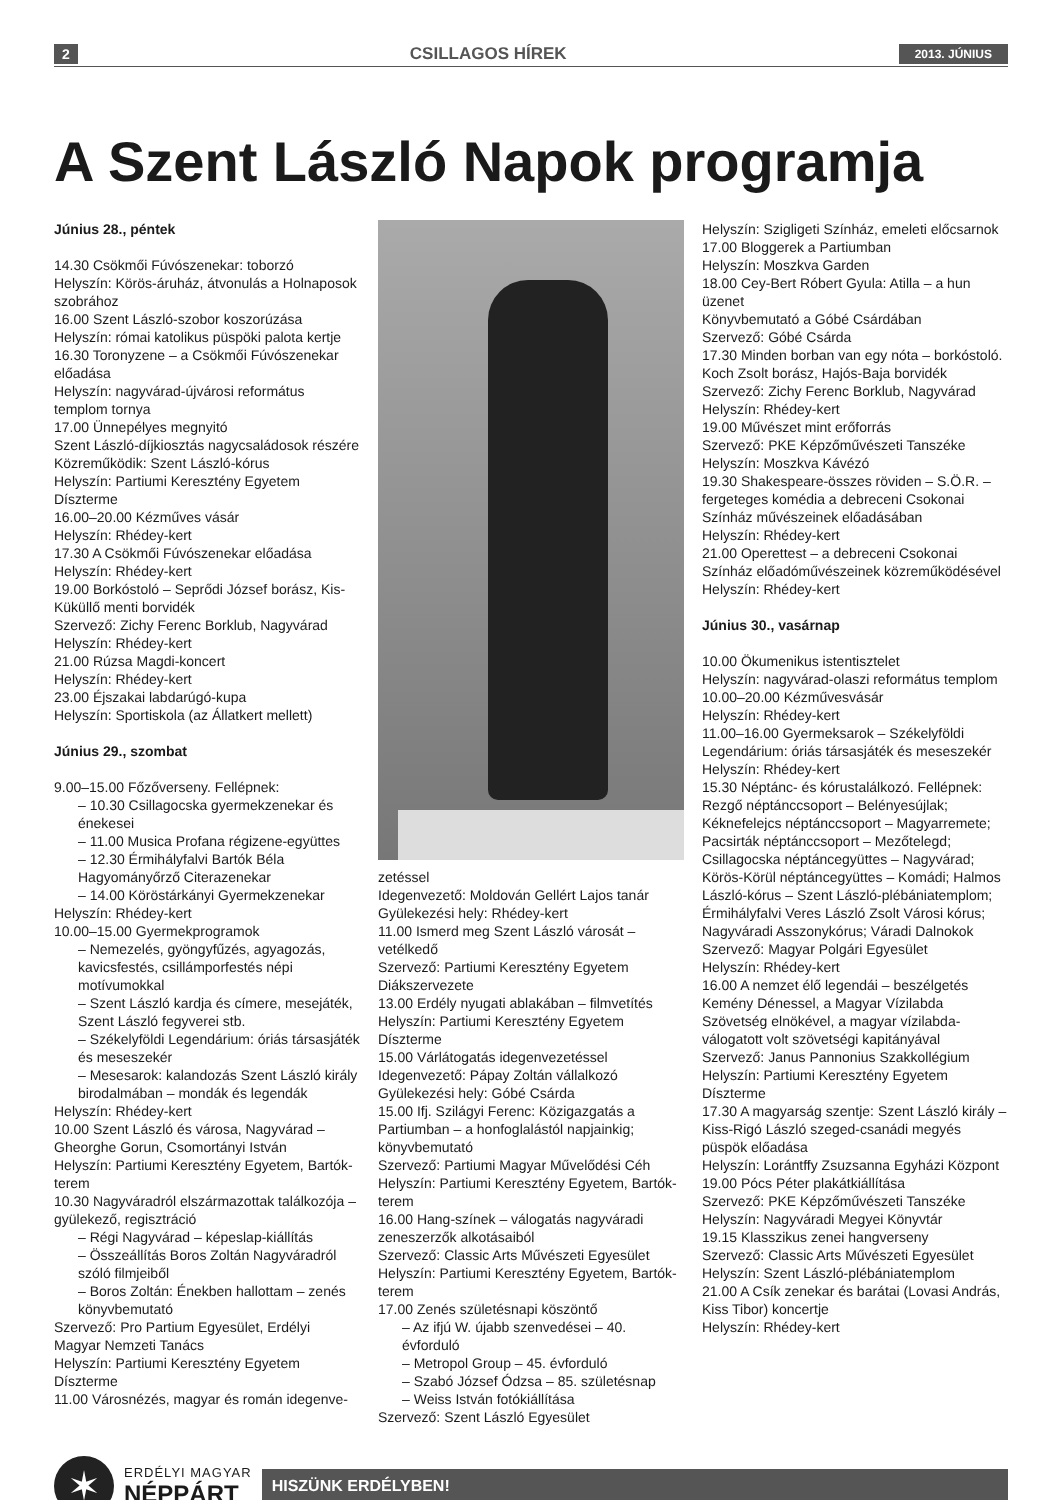2 CSILLAGOS HÍREK 2013. JÚNIUS
A Szent László Napok programja
Június 28., péntek
14.30 Csökmői Fúvószenekar: toborzó
Helyszín: Körös-áruház, átvonulás a Holnaposok szobrához
16.00 Szent László-szobor koszorúzása
Helyszín: római katolikus püspöki palota kertje
16.30 Toronyzene – a Csökmői Fúvószenekar előadása
Helyszín: nagyvárad-újvárosi református templom tornya
17.00 Ünnepélyes megnyitó
Szent László-díjkiosztás nagycsaládosok részére
Közreműködik: Szent László-kórus
Helyszín: Partiumi Keresztény Egyetem Díszterme
16.00–20.00 Kézműves vásár
Helyszín: Rhédey-kert
17.30 A Csökmői Fúvószenekar előadása
Helyszín: Rhédey-kert
19.00 Borkóstoló – Seprődi József borász, Kis-Küküllő menti borvidék
Szervező: Zichy Ferenc Borklub, Nagyvárad
Helyszín: Rhédey-kert
21.00 Rúzsa Magdi-koncert
Helyszín: Rhédey-kert
23.00 Éjszakai labdarúgó-kupa
Helyszín: Sportiskola (az Állatkert mellett)
Június 29., szombat
9.00–15.00 Főzőverseny. Fellépnek:
– 10.30 Csillagocska gyermekzenekar és énekesei
– 11.00 Musica Profana régizene-együttes
– 12.30 Érmihályfalvi Bartók Béla Hagyományőrző Citerazenekar
– 14.00 Köröstárkányi Gyermekzenekar
Helyszín: Rhédey-kert
10.00–15.00 Gyermekprogramok
– Nemezelés, gyöngyfűzés, agyagozás, kavicsfestés, csillámporfestés népi motívumokkal
– Szent László kardja és címere, mesejáték, Szent László fegyverei stb.
– Székelyföldi Legendárium: óriás társasjáték és meseszekér
– Mesesarok: kalandozás Szent László király birodalmában – mondák és legendák
Helyszín: Rhédey-kert
10.00 Szent László és városa, Nagyvárad – Gheorghe Gorun, Csomortányi István
Helyszín: Partiumi Keresztény Egyetem, Bartók-terem
10.30 Nagyváradról elszármazottak találkozója – gyülekező, regisztráció
– Régi Nagyvárad – képeslap-kiállítás
– Összeállítás Boros Zoltán Nagyváradról szóló filmjeiből
– Boros Zoltán: Énekben hallottam – zenés könyvbemutató
Szervező: Pro Partium Egyesület, Erdélyi Magyar Nemzeti Tanács
Helyszín: Partiumi Keresztény Egyetem Díszterme
11.00 Városnézés, magyar és román idegenve-
zetéssel
Idegenvezető: Moldován Gellért Lajos tanár
Gyülekezési hely: Rhédey-kert
11.00 Ismerd meg Szent László városát – vetélkedő
Szervező: Partiumi Keresztény Egyetem Diákszervezete
13.00 Erdély nyugati ablakában – filmvetítés
Helyszín: Partiumi Keresztény Egyetem Díszterme
15.00 Várlátogatás idegenvezetéssel
Idegenvezető: Pápay Zoltán vállalkozó
Gyülekezési hely: Góbé Csárda
15.00 Ifj. Szilágyi Ferenc: Közigazgatás a Partiumban – a honfoglalástól napjainkig; könyvbemutató
Szervező: Partiumi Magyar Művelődési Céh
Helyszín: Partiumi Keresztény Egyetem, Bartók-terem
16.00 Hang-színek – válogatás nagyváradi zeneszerzők alkotásaiból
Szervező: Classic Arts Művészeti Egyesület
Helyszín: Partiumi Keresztény Egyetem, Bartók-terem
17.00 Zenés születésnapi köszöntő
– Az ifjú W. újabb szenvedései – 40. évforduló
– Metropol Group – 45. évforduló
– Szabó József Ódzsa – 85. születésnap
– Weiss István fotókiállítása
Szervező: Szent László Egyesület
Helyszín: Szigligeti Színház, emeleti előcsarnok
17.00 Bloggerek a Partiumban
Helyszín: Moszkva Garden
18.00 Cey-Bert Róbert Gyula: Atilla – a hun üzenet
Könyvbemutató a Góbé Csárdában
Szervező: Góbé Csárda
17.30 Minden borban van egy nóta – borkóstoló. Koch Zsolt borász, Hajós-Baja borvidék
Szervező: Zichy Ferenc Borklub, Nagyvárad
Helyszín: Rhédey-kert
19.00 Művészet mint erőforrás
Szervező: PKE Képzőművészeti Tanszéke
Helyszín: Moszkva Kávézó
19.30 Shakespeare-összes röviden – S.Ö.R. – fergeteges komédia a debreceni Csokonai Színház művészeinek előadásában
Helyszín: Rhédey-kert
21.00 Operettest – a debreceni Csokonai Színház előadóművészeinek közreműködésével
Helyszín: Rhédey-kert
Június 30., vasárnap
10.00 Ökumenikus istentisztelet
Helyszín: nagyvárad-olaszi református templom
10.00–20.00 Kézművesvásár
Helyszín: Rhédey-kert
11.00–16.00 Gyermeksarok – Székelyföldi Legendárium: óriás társasjáték és meseszekér
Helyszín: Rhédey-kert
15.30 Néptánc- és kórustalálkozó. Fellépnek: Rezgő néptánccsoport – Belényesújlak; Kéknefelejcs néptánccsoport – Magyarremete; Pacsirták néptánccsoport – Mezőtelegd; Csillagocska néptáncegyüttes – Nagyvárad; Körös-Körül néptáncegyüttes – Komádi; Halmos László-kórus – Szent László-plébániatemplom; Érmihályfalvi Veres László Zsolt Városi kórus; Nagyváradi Asszonykórus; Váradi Dalnokok
Szervező: Magyar Polgári Egyesület
Helyszín: Rhédey-kert
16.00 A nemzet élő legendái – beszélgetés Kemény Dénessel, a Magyar Vízilabda Szövetség elnökével, a magyar vízilabda-válogatott volt szövetségi kapitányával
Szervező: Janus Pannonius Szakkollégium
Helyszín: Partiumi Keresztény Egyetem Díszterme
17.30 A magyarság szentje: Szent László király – Kiss-Rigó László szeged-csanádi megyés püspök előadása
Helyszín: Lorántffy Zsuzsanna Egyházi Központ
19.00 Pócs Péter plakátkiállítása
Szervező: PKE Képzőművészeti Tanszéke
Helyszín: Nagyváradi Megyei Könyvtár
19.15 Klasszikus zenei hangverseny
Szervező: Classic Arts Művészeti Egyesület
Helyszín: Szent László-plébániatemplom
21.00 A Csík zenekar és barátai (Lovasi András, Kiss Tibor) koncertje
Helyszín: Rhédey-kert
✶
ERDÉLYI MAGYAR
NÉPPÁRT
HISZÜNK ERDÉLYBEN!